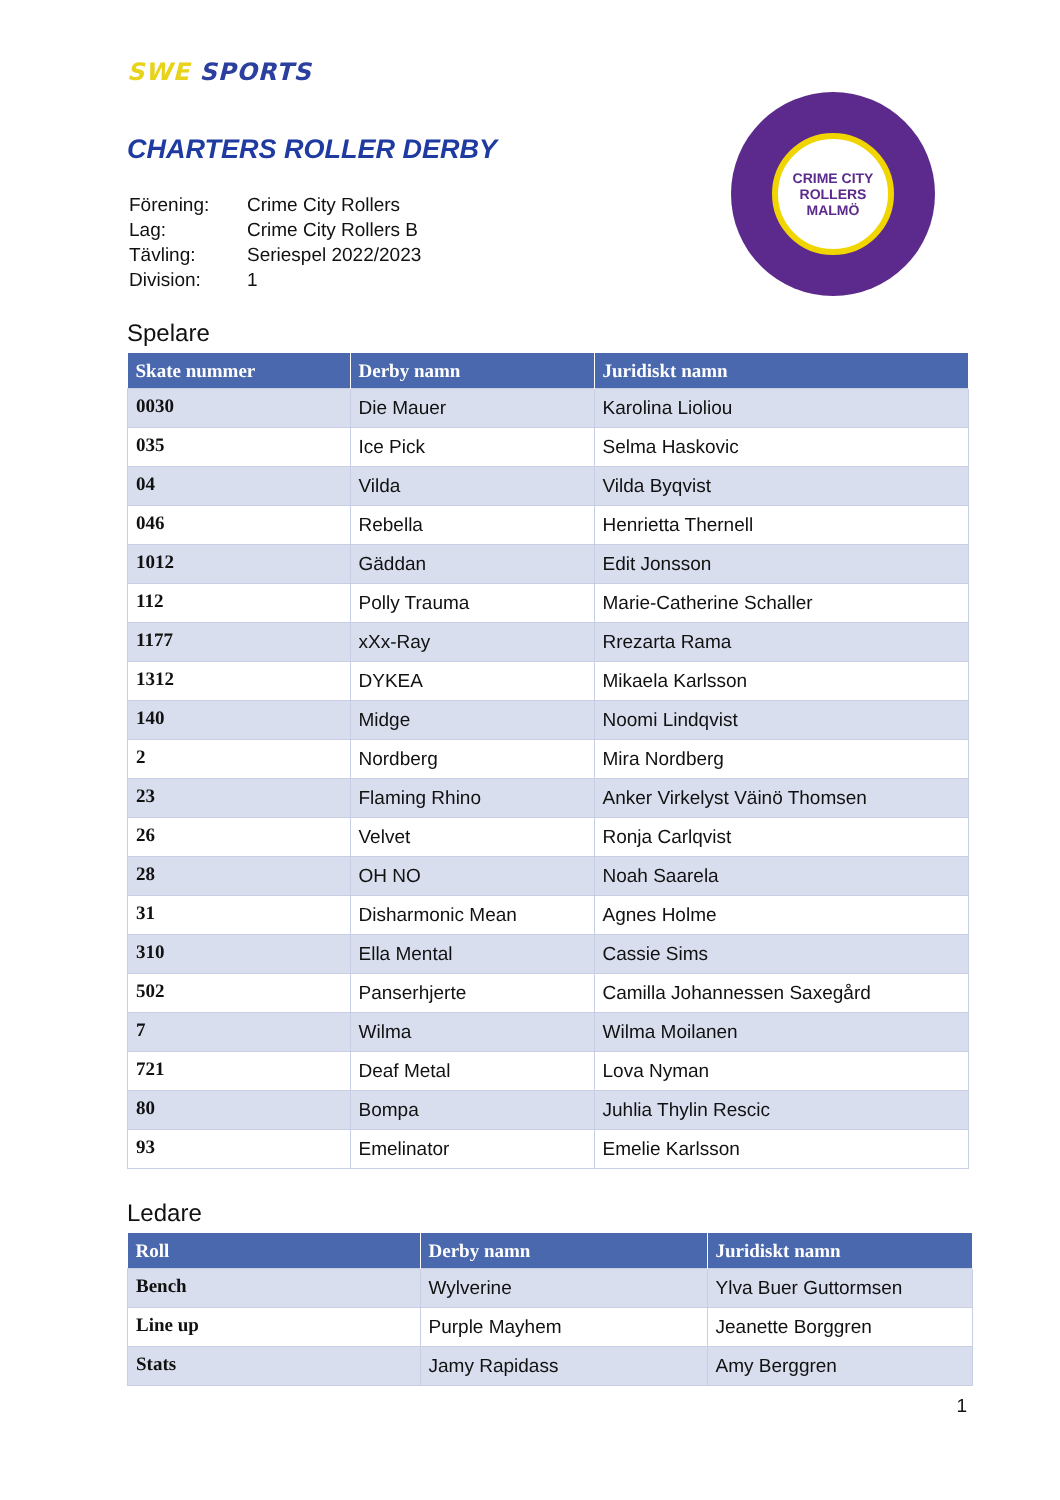SWE SPORTS
CHARTERS ROLLER DERBY
CRIME CITY ROLLERS
MALMÖ
| Förening: | Crime City Rollers |
| Lag: | Crime City Rollers B |
| Tävling: | Seriespel 2022/2023 |
| Division: | 1 |
Spelare
| Skate nummer | Derby namn | Juridiskt namn |
| --- | --- | --- |
| 0030 | Die Mauer | Karolina Lioliou |
| 035 | Ice Pick | Selma Haskovic |
| 04 | Vilda | Vilda Byqvist |
| 046 | Rebella | Henrietta Thernell |
| 1012 | Gäddan | Edit Jonsson |
| 112 | Polly Trauma | Marie-Catherine Schaller |
| 1177 | xXx-Ray | Rrezarta Rama |
| 1312 | DYKEA | Mikaela Karlsson |
| 140 | Midge | Noomi Lindqvist |
| 2 | Nordberg | Mira Nordberg |
| 23 | Flaming Rhino | Anker Virkelyst Väinö Thomsen |
| 26 | Velvet | Ronja Carlqvist |
| 28 | OH NO | Noah Saarela |
| 31 | Disharmonic Mean | Agnes Holme |
| 310 | Ella Mental | Cassie Sims |
| 502 | Panserhjerte | Camilla Johannessen Saxegård |
| 7 | Wilma | Wilma Moilanen |
| 721 | Deaf Metal | Lova Nyman |
| 80 | Bompa | Juhlia Thylin Rescic |
| 93 | Emelinator | Emelie Karlsson |
Ledare
| Roll | Derby namn | Juridiskt namn |
| --- | --- | --- |
| Bench | Wylverine | Ylva Buer Guttormsen |
| Line up | Purple Mayhem | Jeanette Borggren |
| Stats | Jamy Rapidass | Amy Berggren |
1